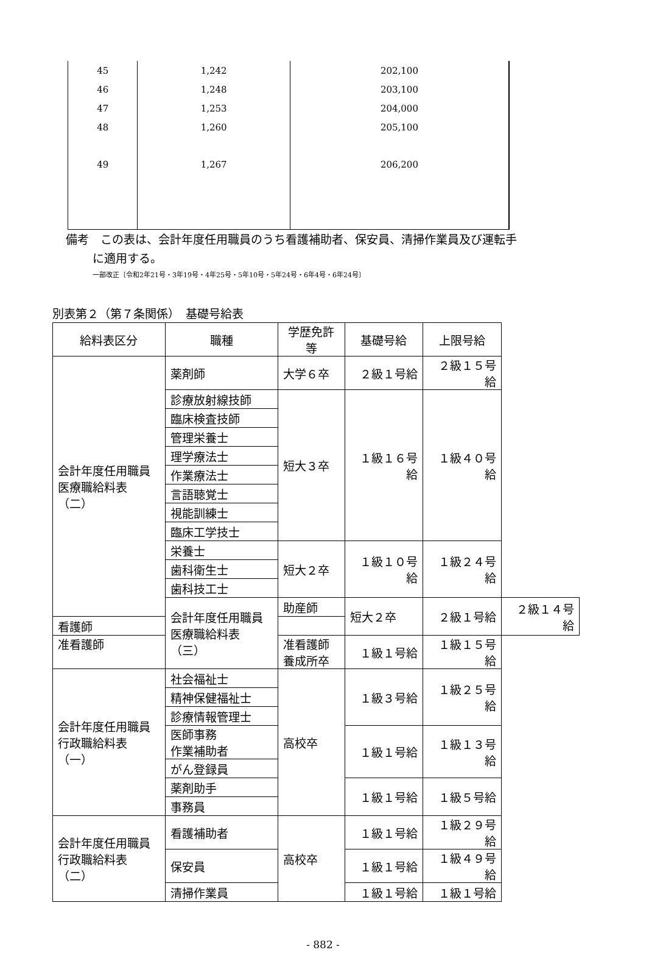| 45 | 1,242 | 202,100 | |
| 46 | 1,248 | 203,100 | |
| 47 | 1,253 | 204,000 | |
| 48 | 1,260 | 205,100 | |
| 49 | 1,267 | 206,200 | |
備考　この表は、会計年度任用職員のうち看護補助者、保安員、清掃作業員及び運転手
に適用する。
一部改正〔令和2年21号・3年19号・4年25号・5年10号・5年24号・6年4号・6年24号〕
別表第２（第７条関係）　基礎号給表
| 給料表区分 | 職種 | 学歴免許等 | 基礎号給 | 上限号給 | |
| --- | --- | --- | --- | --- | --- |
| 会計年度任用職員 医療職給料表（二） | 薬剤師 | 大学６卒 | ２級１号給 | ２級１５号給 | |
| | 診療放射線技師 | 短大３卒 | １級１６号給 | １級４０号給 | |
| | 臨床検査技師 | | | | |
| | 管理栄養士 | | | | |
| | 理学療法士 | | | | |
| | 作業療法士 | | | | |
| | 言語聴覚士 | | | | |
| | 視能訓練士 | | | | |
| | 臨床工学技士 | | | | |
| | 栄養士 | 短大２卒 | １級１０号給 | １級２４号給 | |
| | 歯科衛生士 | | | | |
| | 歯科技工士 | | | | |
| | 会計年度任用職員 医療職給料表（三） | 助産師 | 短大２卒 | ２級１号給 | ２級１４号給 |
| 看護師 | | | | | |
| 准看護師 | | 准看護師 養成所卒 | １級１号給 | １級１５号給 | |
| 会計年度任用職員 行政職給料表（一） | 社会福祉士 | 高校卒 | １級３号給 | １級２５号給 | |
| | 精神保健福祉士 | | | | |
| | 診療情報管理士 | | | | |
| | 医師事務 作業補助者 | | １級１号給 | １級１３号給 | |
| | がん登録員 | | | | |
| | 薬剤助手 | | １級１号給 | １級５号給 | |
| | 事務員 | | | | |
| 会計年度任用職員 行政職給料表（二） | 看護補助者 | 高校卒 | １級１号給 | １級２９号給 | |
| | 保安員 | | １級１号給 | １級４９号給 | |
| | 清掃作業員 | | １級１号給 | １級１号給 | |
- 882 -